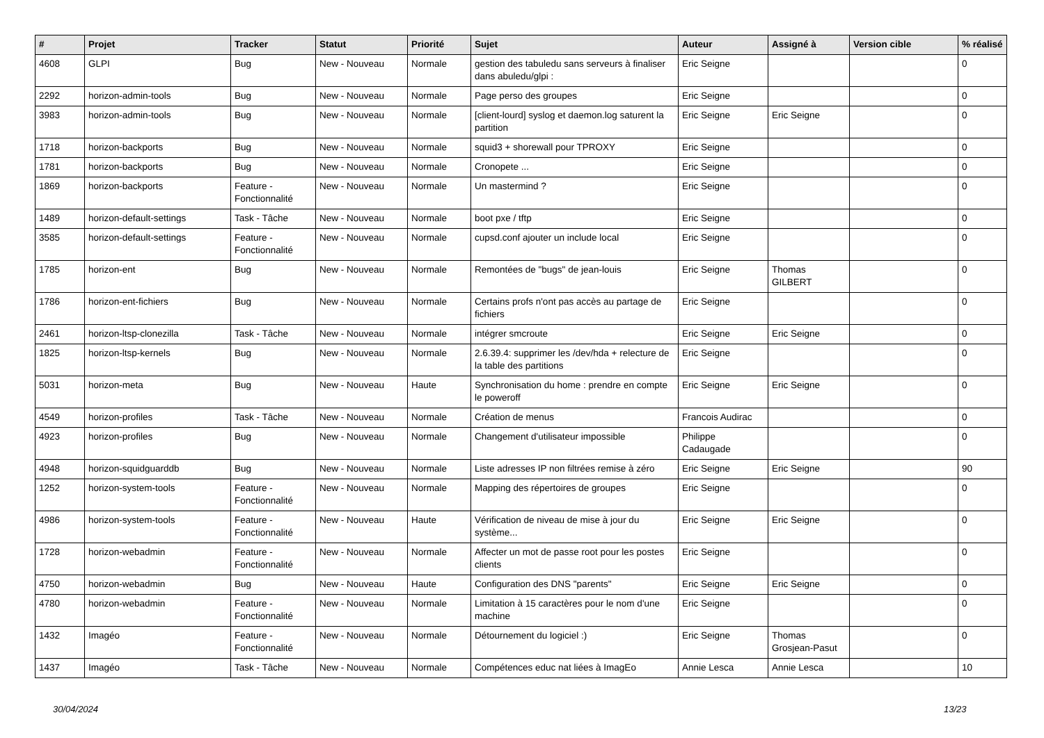| # | Projet | Tracker | Statut | Priorité | Sujet | Auteur | Assigné à | Version cible | % réalisé |
| --- | --- | --- | --- | --- | --- | --- | --- | --- | --- |
| 4608 | GLPI | Bug | New - Nouveau | Normale | gestion des tabuledu sans serveurs à finaliser dans abuledu/glpi : | Eric Seigne | | | 0 |
| 2292 | horizon-admin-tools | Bug | New - Nouveau | Normale | Page perso des groupes | Eric Seigne | | | 0 |
| 3983 | horizon-admin-tools | Bug | New - Nouveau | Normale | [client-lourd] syslog et daemon.log saturent la partition | Eric Seigne | Eric Seigne | | 0 |
| 1718 | horizon-backports | Bug | New - Nouveau | Normale | squid3 + shorewall pour TPROXY | Eric Seigne | | | 0 |
| 1781 | horizon-backports | Bug | New - Nouveau | Normale | Cronopete ... | Eric Seigne | | | 0 |
| 1869 | horizon-backports | Feature - Fonctionnalité | New - Nouveau | Normale | Un mastermind ? | Eric Seigne | | | 0 |
| 1489 | horizon-default-settings | Task - Tâche | New - Nouveau | Normale | boot pxe / tftp | Eric Seigne | | | 0 |
| 3585 | horizon-default-settings | Feature - Fonctionnalité | New - Nouveau | Normale | cupsd.conf ajouter un include local | Eric Seigne | | | 0 |
| 1785 | horizon-ent | Bug | New - Nouveau | Normale | Remontées de "bugs" de jean-louis | Eric Seigne | Thomas GILBERT | | 0 |
| 1786 | horizon-ent-fichiers | Bug | New - Nouveau | Normale | Certains profs n'ont pas accès au partage de fichiers | Eric Seigne | | | 0 |
| 2461 | horizon-ltsp-clonezilla | Task - Tâche | New - Nouveau | Normale | intégrer smcroute | Eric Seigne | Eric Seigne | | 0 |
| 1825 | horizon-ltsp-kernels | Bug | New - Nouveau | Normale | 2.6.39.4: supprimer les /dev/hda + relecture de la table des partitions | Eric Seigne | | | 0 |
| 5031 | horizon-meta | Bug | New - Nouveau | Haute | Synchronisation du home : prendre en compte le poweroff | Eric Seigne | Eric Seigne | | 0 |
| 4549 | horizon-profiles | Task - Tâche | New - Nouveau | Normale | Création de menus | Francois Audirac | | | 0 |
| 4923 | horizon-profiles | Bug | New - Nouveau | Normale | Changement d'utilisateur impossible | Philippe Cadaugade | | | 0 |
| 4948 | horizon-squidguarddb | Bug | New - Nouveau | Normale | Liste adresses IP non filtrées remise à zéro | Eric Seigne | Eric Seigne | | 90 |
| 1252 | horizon-system-tools | Feature - Fonctionnalité | New - Nouveau | Normale | Mapping des répertoires de groupes | Eric Seigne | | | 0 |
| 4986 | horizon-system-tools | Feature - Fonctionnalité | New - Nouveau | Haute | Vérification de niveau de mise à jour du système... | Eric Seigne | Eric Seigne | | 0 |
| 1728 | horizon-webadmin | Feature - Fonctionnalité | New - Nouveau | Normale | Affecter un mot de passe root pour les postes clients | Eric Seigne | | | 0 |
| 4750 | horizon-webadmin | Bug | New - Nouveau | Haute | Configuration des DNS "parents" | Eric Seigne | Eric Seigne | | 0 |
| 4780 | horizon-webadmin | Feature - Fonctionnalité | New - Nouveau | Normale | Limitation à 15 caractères pour le nom d'une machine | Eric Seigne | | | 0 |
| 1432 | Imagéo | Feature - Fonctionnalité | New - Nouveau | Normale | Détournement du logiciel :) | Eric Seigne | Thomas Grosjean-Pasut | | 0 |
| 1437 | Imagéo | Task - Tâche | New - Nouveau | Normale | Compétences educ nat liées à ImagEo | Annie Lesca | Annie Lesca | | 10 |
30/04/2024 13/23